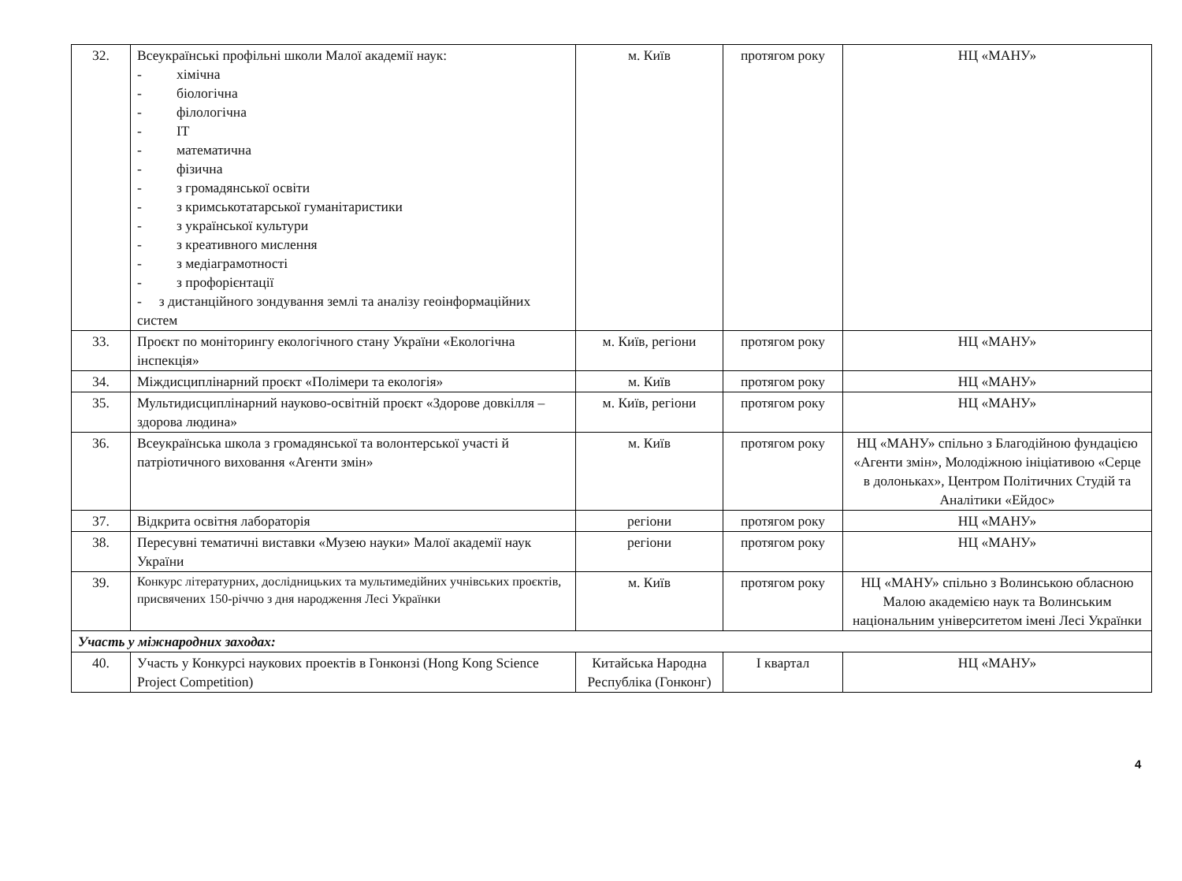| 32. | Всеукраїнські профільні школи Малої академії наук: - хімічна - біологічна - філологічна - IT - математична - фізична - з громадянської освіти - з кримськотатарської гуманітаристики - з української культури - з креативного мислення - з медіаграмотності - з профорієнтації - з дистанційного зондування землі та аналізу геоінформаційних систем | м. Київ | протягом року | НЦ «МАНУ» |
| 33. | Проєкт по моніторингу екологічного стану України «Екологічна інспекція» | м. Київ, регіони | протягом року | НЦ «МАНУ» |
| 34. | Міждисциплінарний проєкт «Полімери та екологія» | м. Київ | протягом року | НЦ «МАНУ» |
| 35. | Мультидисциплінарний науково-освітній проєкт «Здорове довкілля – здорова людина» | м. Київ, регіони | протягом року | НЦ «МАНУ» |
| 36. | Всеукраїнська школа з громадянської та волонтерської участі й патріотичного виховання «Агенти змін» | м. Київ | протягом року | НЦ «МАНУ» спільно з Благодійною фундацією «Агенти змін», Молодіжною ініціативою «Серце в долоньках», Центром Політичних Студій та Аналітики «Ейдос» |
| 37. | Відкрита освітня лабораторія | регіони | протягом року | НЦ «МАНУ» |
| 38. | Пересувні тематичні виставки «Музею науки» Малої академії наук України | регіони | протягом року | НЦ «МАНУ» |
| 39. | Конкурс літературних, дослідницьких та мультимедійних учнівських проєктів, присвячених 150-річчю з дня народження Лесі Українки | м. Київ | протягом року | НЦ «МАНУ» спільно з Волинською обласною Малою академією наук та Волинським національним університетом імені Лесі Українки |
| Участь у міжнародних заходах: | | | | |
| 40. | Участь у Конкурсі наукових проектів в Гонконзі (Hong Kong Science Project Competition) | Китайська Народна Республіка (Гонконг) | I квартал | НЦ «МАНУ» |
4